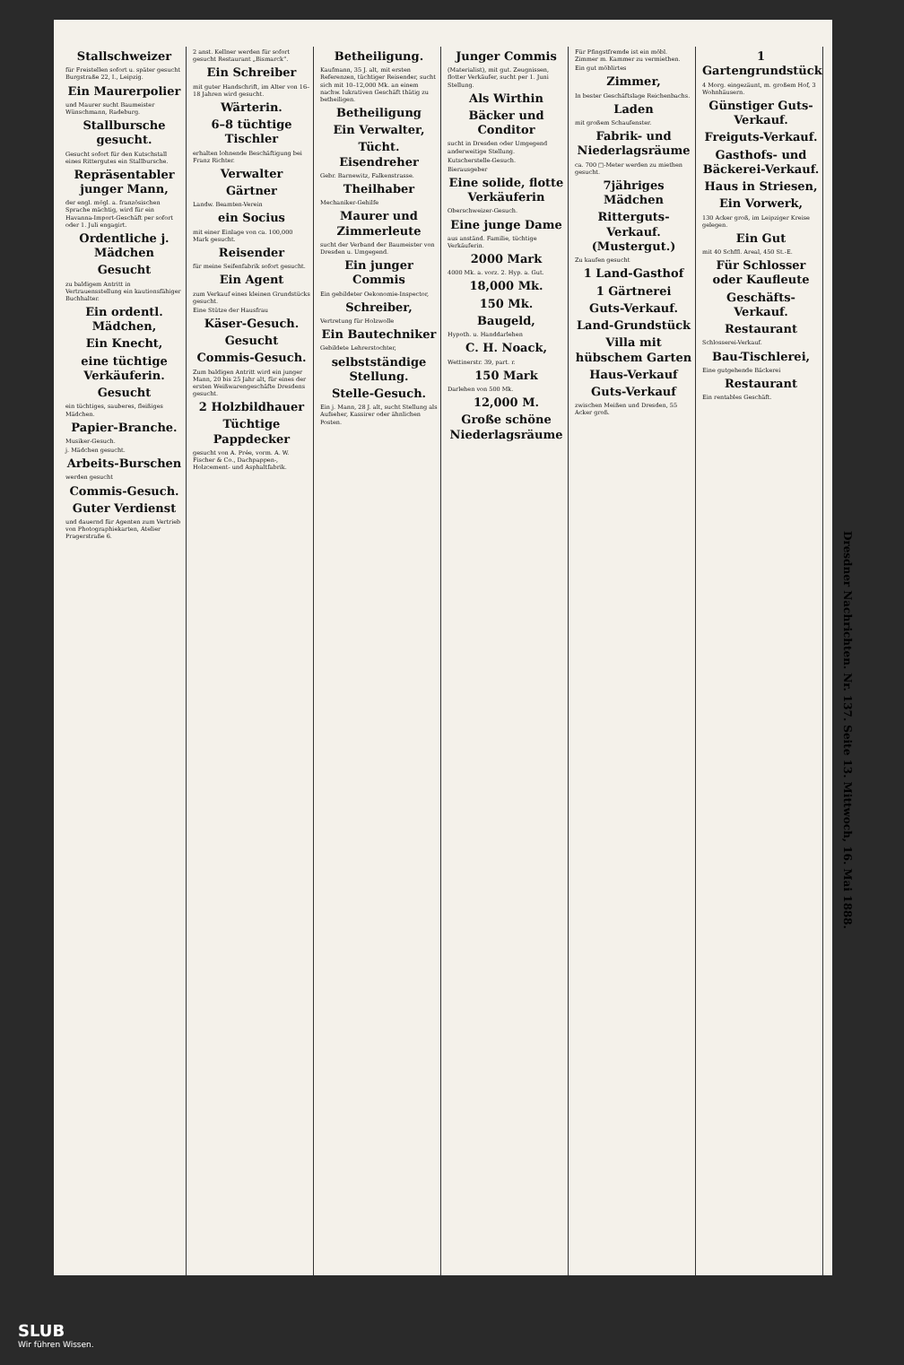Stallschweizer
für Freistellen sofort u. später gesucht Burgstraße 22, I., Leipzig.
Ein Maurerpolier
und Maurer sucht Baumeister Wünschmann, Radeburg.
Stallbursche gesucht.
Gesucht sofort für den Kutschstall eines Rittergutes ein Stallbursche.
Repräsentabler junger Mann,
der engl. mögl. a. französischen Sprache mächtig, wird für ein Havanna-Import-Geschäft per sofort oder 1. Juli engagirt.
Ordentliche j. Mädchen
Gesucht
zu baldigem Antritt in Vertrauensstellung ein kautionsfähiger Buchhalter.
Ein ordentl. Mädchen,
Ein Knecht,
eine tüchtige Verkäuferin.
Gesucht
ein tüchtiges, sauberes, fleißiges Mädchen.
Papier-Branche.
Musiker-Gesuch.
j. Mädchen gesucht.
Arbeits-Burschen
werden gesucht
Commis-Gesuch.
Guter Verdienst
und dauernd für Agenten zum Vertrieb von Photographiekarten, Atelier Pragerstraße 6.
2 anst. Kellner werden für sofort gesucht Restaurant „Bismarck“.
Ein Schreiber
mit guter Handschrift, im Alter von 16–18 Jahren wird gesucht.
Wärterin.
6–8 tüchtige Tischler
erhalten lohnende Beschäftigung bei Franz Richter.
Verwalter
Gärtner
Landw. Beamten-Verein
ein Socius
mit einer Einlage von ca. 100,000 Mark gesucht.
Reisender
für meine Seifenfabrik sofort gesucht.
Ein Agent
zum Verkauf eines kleinen Grundstücks gesucht.
Eine Stütze der Hausfrau
Käser-Gesuch.
Gesucht
Commis-Gesuch.
Zum baldigen Antritt wird ein junger Mann, 20 bis 25 Jahr alt, für eines der ersten Weißwarengeschäfte Dresdens gesucht.
2 Holzbildhauer
Tüchtige Pappdecker
gesucht von A. Prée, vorm. A. W. Fischer & Co., Dachpappen-, Holzcement- und Asphaltfabrik.
Betheiligung.
Kaufmann, 35 J. alt, mit ersten Referenzen, tüchtiger Reisender, sucht sich mit 10–12,000 Mk. an einem nachw. lukrativen Geschäft thätig zu betheiligen.
Betheiligung
Ein Verwalter,
Tücht. Eisendreher
Gebr. Barnewitz, Falkenstrasse.
Theilhaber
Mechaniker-Gehilfe
Maurer und Zimmerleute
sucht der Verband der Baumeister von Dresden u. Umgegend.
Ein junger Commis
Ein gebildeter Oekonomie-Inspector,
Schreiber,
Vertretung für Holzwolle
Ein Bautechniker
Gebildete Lehrerstochter,
selbstständige Stellung.
Stelle-Gesuch.
Ein j. Mann, 28 J. alt, sucht Stellung als Aufseher, Kassirer oder ähnlichen Posten.
Junger Commis
(Materialist), mit gut. Zeugnissen, flotter Verkäufer, sucht per 1. Juni Stellung.
Als Wirthin
Bäcker und Conditor
sucht in Dresden oder Umgegend anderweitige Stellung.
Kutscherstelle-Gesuch.
Bierausgeber
Eine solide, flotte Verkäuferin
Oberschweizer-Gesuch.
Eine junge Dame
aus anständ. Familie, tüchtige Verkäuferin.
2000 Mark
4000 Mk. a. vorz. 2. Hyp. a. Gut.
18,000 Mk.
150 Mk.
Baugeld,
Hypoth. u. Handdarlehen
C. H. Noack,
Wettinerstr. 39, part. r.
150 Mark
Darlehen von 500 Mk.
12,000 M.
Große schöne Niederlagsräume
Für Pfingstfremde ist ein möbl. Zimmer m. Kammer zu vermiethen.
Ein gut möblirtes
Zimmer,
In bester Geschäftslage Reichenbachs.
Laden
mit großem Schaufenster.
Fabrik- und Niederlagsräume
ca. 700 □-Meter werden zu miethen gesucht.
7jähriges Mädchen
Ritterguts-Verkauf. (Mustergut.)
Zu kaufen gesucht
1 Land-Gasthof
1 Gärtnerei
Guts-Verkauf.
Land-Grundstück
Villa mit hübschem Garten
Haus-Verkauf
Guts-Verkauf
zwischen Meißen und Dresden, 55 Acker groß.
1 Gartengrundstück,
4 Morg. eingezäunt, m. großem Hof, 3 Wohnhäusern.
Günstiger Guts-Verkauf.
Freiguts-Verkauf.
Gasthofs- und Bäckerei-Verkauf.
Haus in Striesen,
Ein Vorwerk,
130 Acker groß, im Leipziger Kreise gelegen.
Ein Gut
mit 40 Schffl. Areal, 450 St.-E.
Für Schlosser oder Kaufleute
Geschäfts-Verkauf.
Restaurant
Schlosserei-Verkauf.
Bau-Tischlerei,
Eine gutgehende Bäckerei
Restaurant
Ein rentables Geschäft.
Dresdner Nachrichten. Nr. 137. Seite 13. Mittwoch, 16. Mai 1888.
SLUB
Wir führen Wissen.